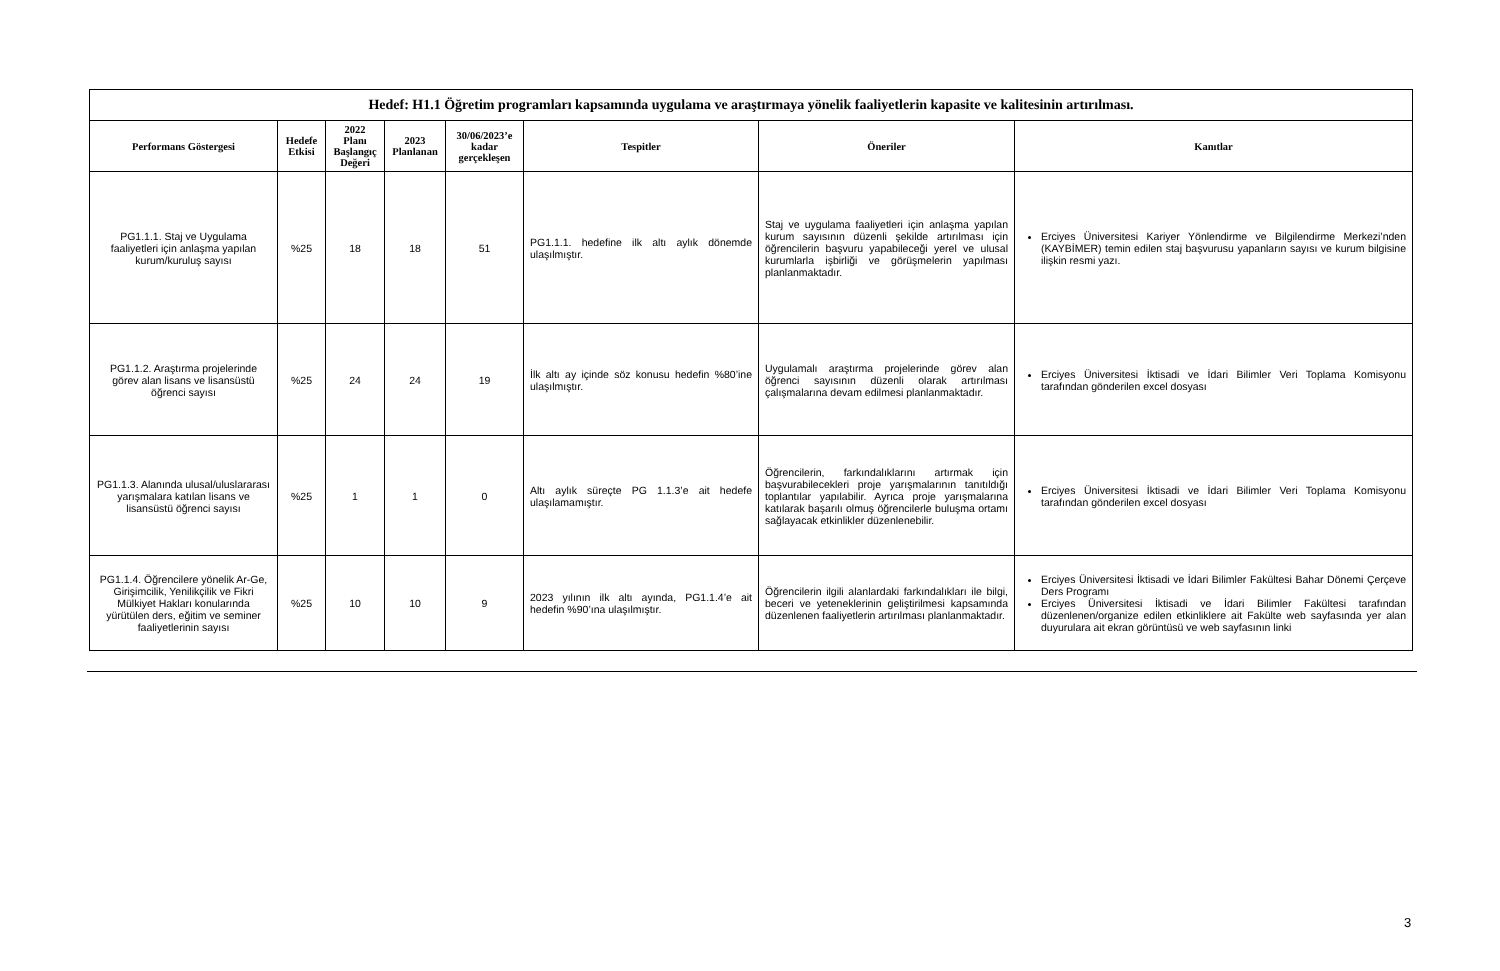| Hedef: H1.1 Öğretim programları kapsamında uygulama ve araştırmaya yönelik faaliyetlerin kapasite ve kalitesinin artırılması. | | | | | | | |
| --- | --- | --- | --- | --- | --- | --- | --- |
| Performans Göstergesi | Hedefe Etkisi | 2022 Planı Başlangıç Değeri | 2023 Planlanan | 30/06/2023’e kadar gerçekleşen | Tespitler | Öneriler | Kanıtlar |
| PG1.1.1. Staj ve Uygulama faaliyetleri için anlaşma yapılan kurum/kuruluş sayısı | %25 | 18 | 18 | 51 | PG1.1.1. hedefine ilk altı aylık dönemde ulaşılmıştır. | Staj ve uygulama faaliyetleri için anlaşma yapılan kurum sayısının düzenli şekilde artırılması için öğrencilerin başvuru yapabileceği yerel ve ulusal kurumlarla işbirliği ve görüşmelerin yapılması planlanmaktadır. | Erciyes Üniversitesi Kariyer Yönlendirme ve Bilgilendirme Merkezi’nden (KAYBİMER) temin edilen staj başvurusu yapanların sayısı ve kurum bilgisine ilişkin resmi yazı. |
| PG1.1.2. Araştırma projelerinde görev alan lisans ve lisansüstü öğrenci sayısı | %25 | 24 | 24 | 19 | İlk altı ay içinde söz konusu hedefin %80’ine ulaşılmıştır. | Uygulamalı araştırma projelerinde görev alan öğrenci sayısının düzenli olarak artırılması çalışmalarına devam edilmesi planlanmaktadır. | Erciyes Üniversitesi İktisadi ve İdari Bilimler Veri Toplama Komisyonu tarafından gönderilen excel dosyası |
| PG1.1.3. Alanında ulusal/uluslararası yarışmalara katılan lisans ve lisansüstü öğrenci sayısı | %25 | 1 | 1 | 0 | Altı aylık süreçte PG 1.1.3’e ait hedefe ulaşılamamıştır. | Öğrencilerin, farkındalıklarını artırmak için başvurabilecekleri proje yarışmalarının tanıtıldığı toplantılar yapılabilir. Ayrıca proje yarışmalarına katılarak başarılı olmuş öğrencilerle buluşma ortamı sağlayacak etkinlikler düzenlenebilir. | Erciyes Üniversitesi İktisadi ve İdari Bilimler Veri Toplama Komisyonu tarafından gönderilen excel dosyası |
| PG1.1.4. Öğrencilere yönelik Ar-Ge, Girişimcilik, Yenilikçilik ve Fikri Mülkiyet Hakları konularında yürütülen ders, eğitim ve seminer faaliyetlerinin sayısı | %25 | 10 | 10 | 9 | 2023 yılının ilk altı ayında, PG1.1.4’e ait hedefin %90’ına ulaşılmıştır. | Öğrencilerin ilgili alanlardaki farkındalıkları ile bilgi, beceri ve yeteneklerinin geliştirilmesi kapsamında düzenlenen faaliyetlerin artırılması planlanmaktadır. | Erciyes Üniversitesi İktisadi ve İdari Bilimler Fakültesi Bahar Dönemi Çerçeve Ders Programı Erciyes Üniversitesi İktisadi ve İdari Bilimler Fakültesi tarafından düzenlenen/organize edilen etkinliklere ait Fakülte web sayfasında yer alan duyurulara ait ekran görüntüsü ve web sayfasının linki |
3